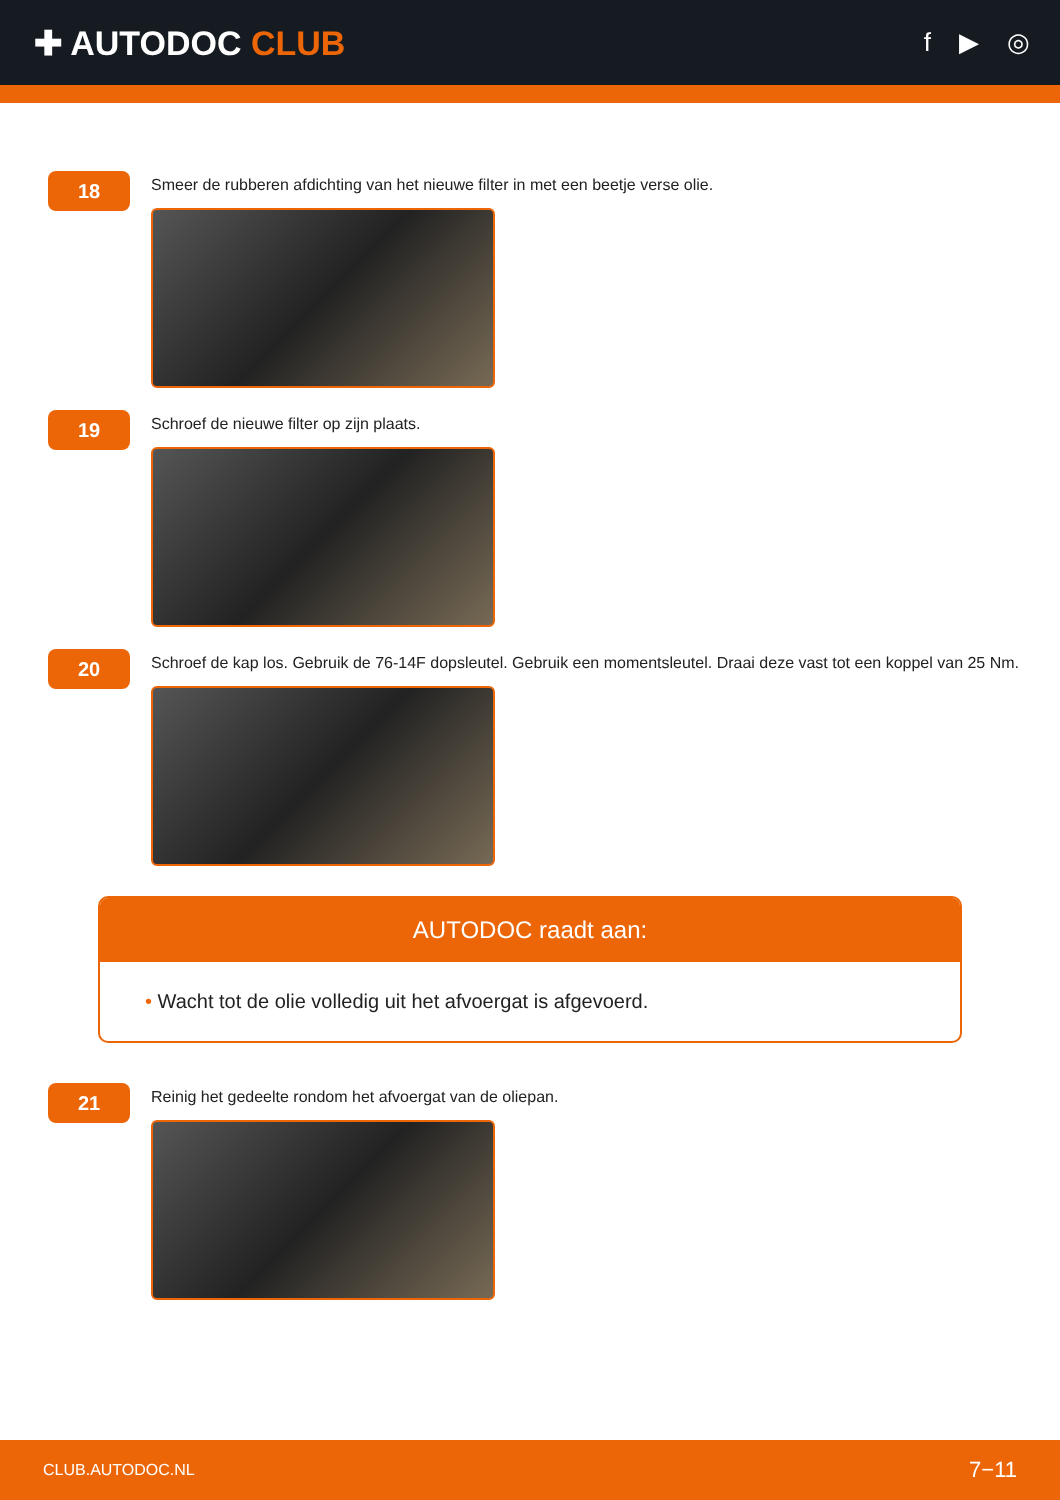✚ AUTODOC CLUB
f ▶ ◎
18
Smeer de rubberen afdichting van het nieuwe filter in met een beetje verse olie.
19
Schroef de nieuwe filter op zijn plaats.
20
Schroef de kap los. Gebruik de 76-14F dopsleutel. Gebruik een momentsleutel. Draai deze vast tot een koppel van 25 Nm.
AUTODOC raadt aan:
• Wacht tot de olie volledig uit het afvoergat is afgevoerd.
21
Reinig het gedeelte rondom het afvoergat van de oliepan.
CLUB.AUTODOC.NL 7−11